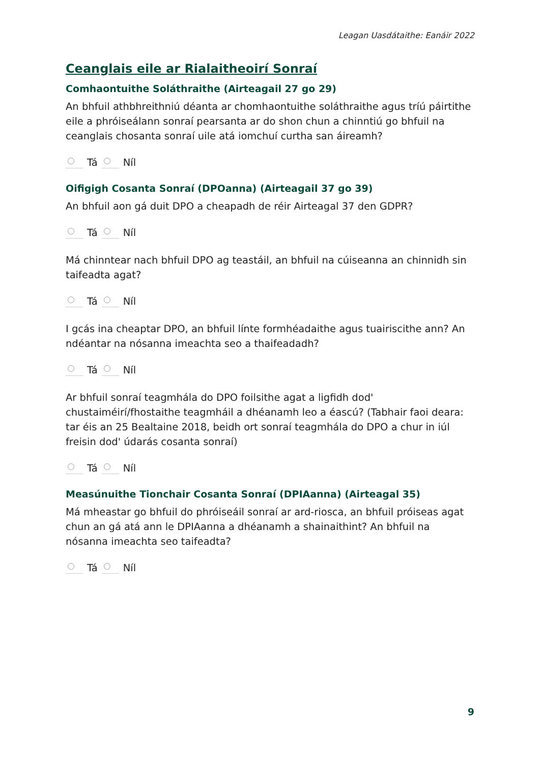Leagan Uasdátaithe: Eanáir 2022
Ceanglais eile ar Rialaitheoirí Sonraí
Comhaontuithe Soláthraithe (Airteagail 27 go 29)
An bhfuil athbhreithniú déanta ar chomhaontuithe soláthraithe agus tríú páirtithe eile a phróiseálann sonraí pearsanta ar do shon chun a chinntiú go bhfuil na ceanglais chosanta sonraí uile atá iomchuí curtha san áireamh?
Tá Níl
Oifigigh Cosanta Sonraí (DPOanna) (Airteagail 37 go 39)
An bhfuil aon gá duit DPO a cheapadh de réir Airteagal 37 den GDPR?
Tá Níl
Má chinntear nach bhfuil DPO ag teastáil, an bhfuil na cúiseanna an chinnidh sin taifeadta agat?
Tá Níl
I gcás ina cheaptar DPO, an bhfuil línte formhéadaithe agus tuairiscithe ann? An ndéantar na nósanna imeachta seo a thaifeadadh?
Tá Níl
Ar bhfuil sonraí teagmhála do DPO foilsithe agat a ligfidh dod' chustaiméirí/fhostaithe teagmháil a dhéanamh leo a éascú? (Tabhair faoi deara: tar éis an 25 Bealtaine 2018, beidh ort sonraí teagmhála do DPO a chur in iúl freisin dod' údarás cosanta sonraí)
Tá Níl
Measúnuithe Tionchair Cosanta Sonraí (DPIAanna) (Airteagal 35)
Má mheastar go bhfuil do phróiseáil sonraí ar ard-riosca, an bhfuil próiseas agat chun an gá atá ann le DPIAanna a dhéanamh a shainaithint? An bhfuil na nósanna imeachta seo taifeadta?
Tá Níl
9